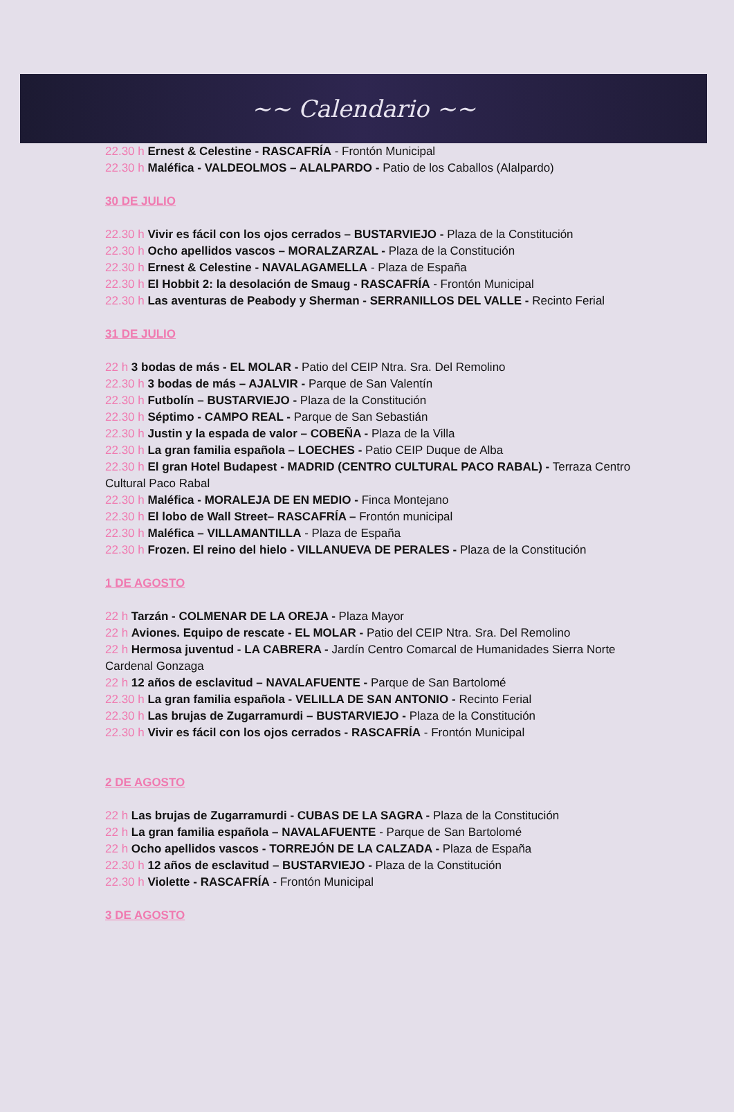~~ Calendario ~~
22.30 h Ernest & Celestine - RASCAFRÍA - Frontón Municipal
22.30 h Maléfica - VALDEOLMOS – ALALPARDO - Patio de los Caballos (Alalpardo)
30 DE JULIO
22.30 h Vivir es fácil con los ojos cerrados – BUSTARVIEJO - Plaza de la Constitución
22.30 h Ocho apellidos vascos – MORALZARZAL - Plaza de la Constitución
22.30 h Ernest & Celestine - NAVALAGAMELLA - Plaza de España
22.30 h El Hobbit 2: la desolación de Smaug - RASCAFRÍA - Frontón Municipal
22.30 h Las aventuras de Peabody y Sherman - SERRANILLOS DEL VALLE - Recinto Ferial
31 DE JULIO
22 h 3 bodas de más - EL MOLAR - Patio del CEIP Ntra. Sra. Del Remolino
22.30 h 3 bodas de más – AJALVIR - Parque de San Valentín
22.30 h Futbolín – BUSTARVIEJO - Plaza de la Constitución
22.30 h Séptimo - CAMPO REAL - Parque de San Sebastián
22.30 h Justin y la espada de valor – COBEÑA - Plaza de la Villa
22.30 h La gran familia española – LOECHES - Patio CEIP Duque de Alba
22.30 h El gran Hotel Budapest - MADRID (CENTRO CULTURAL PACO RABAL) - Terraza Centro Cultural Paco Rabal
22.30 h Maléfica - MORALEJA DE EN MEDIO - Finca Montejano
22.30 h El lobo de Wall Street– RASCAFRÍA – Frontón municipal
22.30 h Maléfica – VILLAMANTILLA - Plaza de España
22.30 h Frozen. El reino del hielo - VILLANUEVA DE PERALES - Plaza de la Constitución
1 DE AGOSTO
22 h Tarzán - COLMENAR DE LA OREJA - Plaza Mayor
22 h Aviones. Equipo de rescate - EL MOLAR - Patio del CEIP Ntra. Sra. Del Remolino
22 h Hermosa juventud - LA CABRERA - Jardín Centro Comarcal de Humanidades Sierra Norte Cardenal Gonzaga
22 h 12 años de esclavitud – NAVALAFUENTE - Parque de San Bartolomé
22.30 h La gran familia española - VELILLA DE SAN ANTONIO - Recinto Ferial
22.30 h Las brujas de Zugarramurdi – BUSTARVIEJO - Plaza de la Constitución
22.30 h Vivir es fácil con los ojos cerrados - RASCAFRÍA - Frontón Municipal
2 DE AGOSTO
22 h Las brujas de Zugarramurdi - CUBAS DE LA SAGRA - Plaza de la Constitución
22 h La gran familia española – NAVALAFUENTE - Parque de San Bartolomé
22 h Ocho apellidos vascos - TORREJÓN DE LA CALZADA - Plaza de España
22.30 h 12 años de esclavitud – BUSTARVIEJO - Plaza de la Constitución
22.30 h Violette - RASCAFRÍA - Frontón Municipal
3 DE AGOSTO